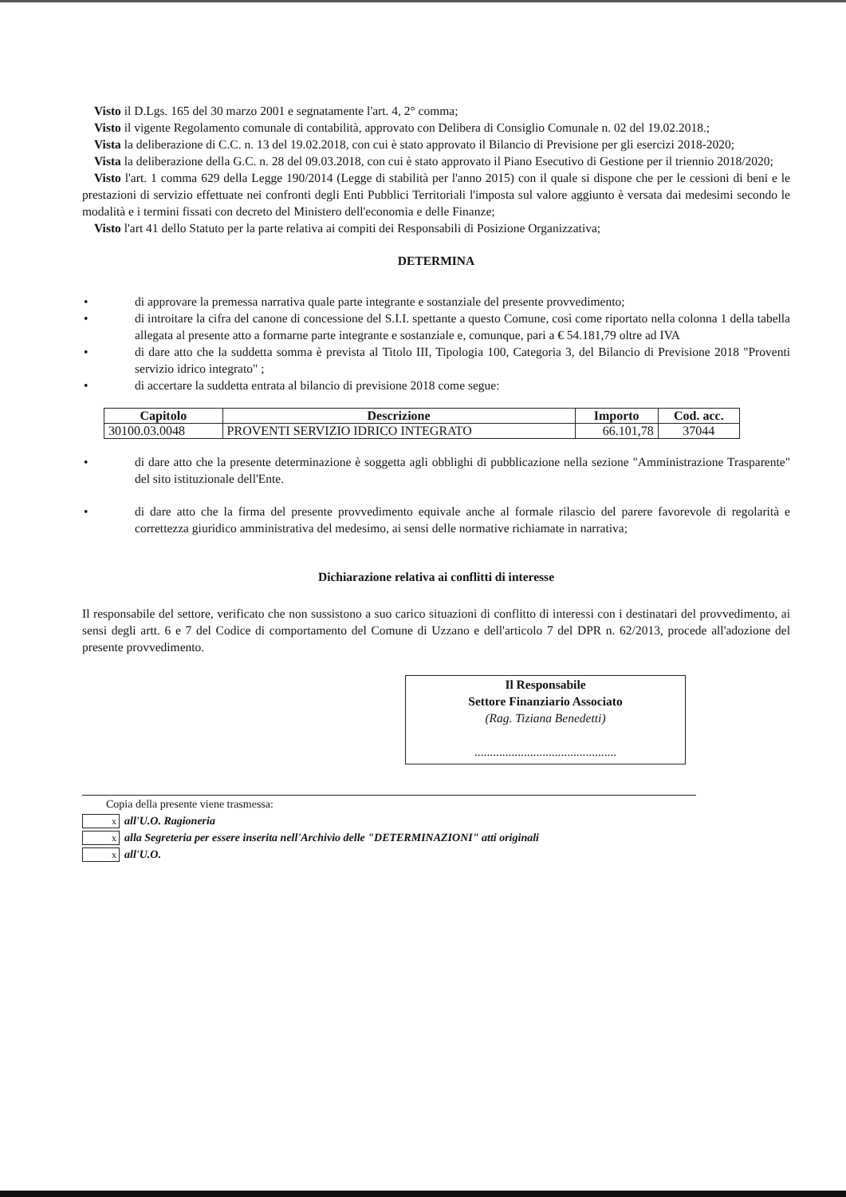Visto il D.Lgs. 165 del 30 marzo 2001 e segnatamente l'art. 4, 2° comma;
Visto il vigente Regolamento comunale di contabilità, approvato con Delibera di Consiglio Comunale n. 02 del 19.02.2018.;
Vista la deliberazione di C.C. n. 13 del 19.02.2018, con cui è stato approvato il Bilancio di Previsione per gli esercizi 2018-2020;
Vista la deliberazione della G.C. n. 28 del 09.03.2018, con cui è stato approvato il Piano Esecutivo di Gestione per il triennio 2018/2020;
Visto l'art. 1 comma 629 della Legge 190/2014 (Legge di stabilità per l'anno 2015) con il quale si dispone che per le cessioni di beni e le prestazioni di servizio effettuate nei confronti degli Enti Pubblici Territoriali l'imposta sul valore aggiunto è versata dai medesimi secondo le modalità e i termini fissati con decreto del Ministero dell'economia e delle Finanze;
Visto l'art 41 dello Statuto per la parte relativa ai compiti dei Responsabili di Posizione Organizzativa;
DETERMINA
• di approvare la premessa narrativa quale parte integrante e sostanziale del presente provvedimento;
• di introitare la cifra del canone di concessione del S.I.I. spettante a questo Comune, così come riportato nella colonna 1 della tabella allegata al presente atto a formarne parte integrante e sostanziale e, comunque, pari a € 54.181,79 oltre ad IVA
• di dare atto che la suddetta somma è prevista al Titolo III, Tipologia 100, Categoria 3, del Bilancio di Previsione 2018 "Proventi servizio idrico integrato" ;
• di accertare la suddetta entrata al bilancio di previsione 2018 come segue:
| Capitolo | Descrizione | Importo | Cod. acc. |
| --- | --- | --- | --- |
| 30100.03.0048 | PROVENTI SERVIZIO IDRICO INTEGRATO | 66.101,78 | 37044 |
• di dare atto che la presente determinazione è soggetta agli obblighi di pubblicazione nella sezione "Amministrazione Trasparente" del sito istituzionale dell'Ente.
• di dare atto che la firma del presente provvedimento equivale anche al formale rilascio del parere favorevole di regolarità e correttezza giuridico amministrativa del medesimo, ai sensi delle normative richiamate in narrativa;
Dichiarazione relativa ai conflitti di interesse
Il responsabile del settore, verificato che non sussistono a suo carico situazioni di conflitto di interessi con i destinatari del provvedimento, ai sensi degli artt. 6 e 7 del Codice di comportamento del Comune di Uzzano e dell'articolo 7 del DPR n. 62/2013, procede all'adozione del presente provvedimento.
Il Responsabile
Settore Finanziario Associato
(Rag. Tiziana Benedetti)
..............................................
Copia della presente viene trasmessa:
xall'U.O. Ragioneria
xalla Segreteria per essere inserita nell'Archivio delle "DETERMINAZIONI" atti originali
xall'U.O.